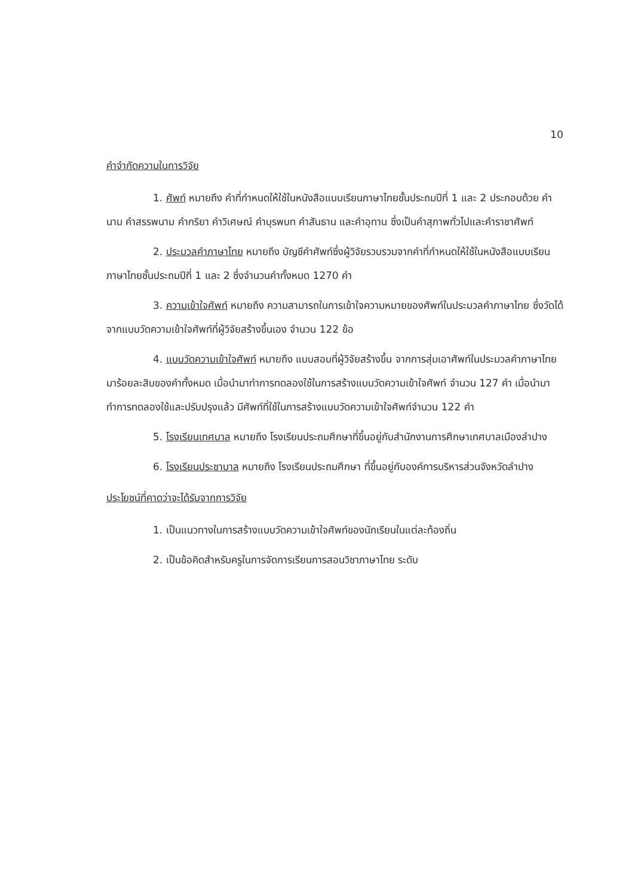10
คำจำกัดความในการวิจัย
1. ศัพท์ หมายถึง คำที่กำหนดให้ใช้ในหนังสือแบบเรียนภาษาไทยชั้นประถมปีที่ 1 และ 2 ประกอบด้วย คำนาม คำสรรพนาม คำกริยา คำวิเศษณ์ คำบุรพบท คำสันธาน และคำอุทาน ซึ่งเป็นคำสุภาพทั่วไปและคำราชาศัพท์
2. ประมวลคำภาษาไทย หมายถึง บัญชีคำศัพท์ซึ่งผู้วิจัยรวบรวมจากคำที่กำหนดให้ใช้ในหนังสือแบบเรียนภาษาไทยชั้นประถมปีที่ 1 และ 2 ซึ่งจำนวนคำทั้งหมด 1270 คำ
3. ความเข้าใจศัพท์ หมายถึง ความสามารถในการเข้าใจความหมายของศัพท์ในประมวลคำภาษาไทย ซึ่งวัดได้จากแบบวัดความเข้าใจศัพท์ที่ผู้วิจัยสร้างขึ้นเอง จำนวน 122 ข้อ
4. แบบวัดความเข้าใจศัพท์ หมายถึง แบบสอบที่ผู้วิจัยสร้างขึ้น จากการสุ่มเอาศัพท์ในประมวลคำภาษาไทยมาร้อยละสิบของคำทั้งหมด เมื่อนำมาทำการทดลองใช้ในการสร้างแบบวัดความเข้าใจศัพท์ จำนวน 127 คำ เมื่อนำมาทำการทดลองใช้และปรับปรุงแล้ว มีศัพท์ที่ใช้ในการสร้างแบบวัดความเข้าใจศัพท์จำนวน 122 คำ
5. โรงเรียนเทศบาล หมายถึง โรงเรียนประถมศึกษาที่ขึ้นอยู่กับสำนักงานการศึกษาเทศบาลเมืองลำปาง
6. โรงเรียนประชาบาล หมายถึง โรงเรียนประถมศึกษา ที่ขึ้นอยู่กับองค์การบริหารส่วนจังหวัดลำปาง
ประโยชน์ที่คาดว่าจะได้รับจากการวิจัย
1. เป็นแนวทางในการสร้างแบบวัดความเข้าใจศัพท์ของนักเรียนในแต่ละท้องถิ่น
2. เป็นข้อคิดสำหรับครูในการจัดการเรียนการสอนวิชาภาษาไทย ระดับ